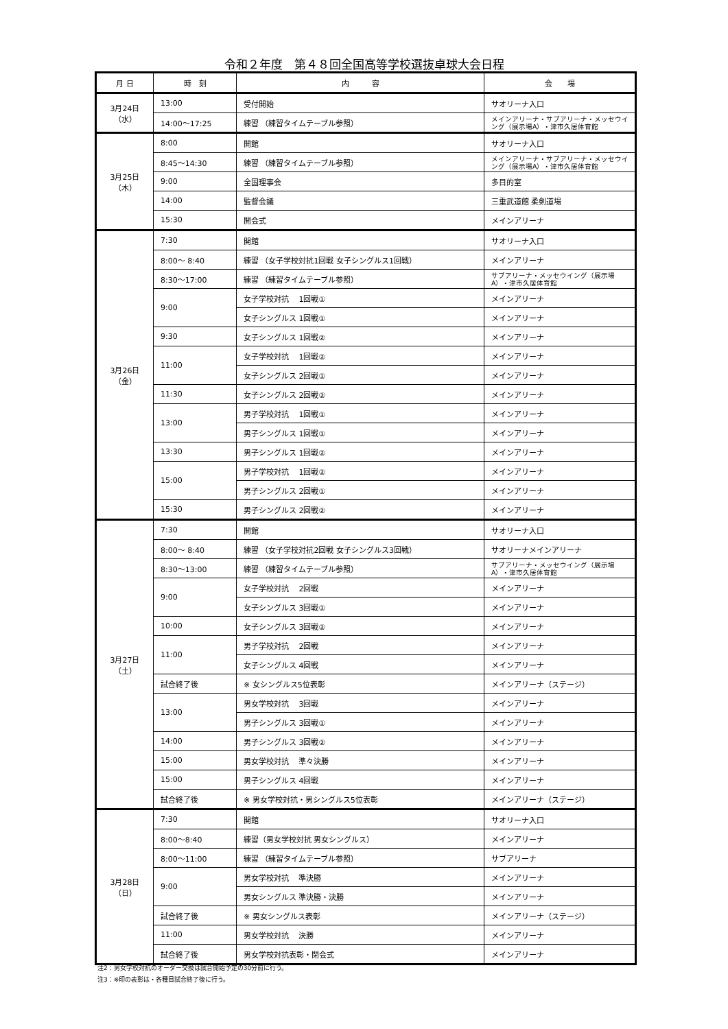令和２年度　第４８回全国高等学校選抜卓球大会日程
| 月 日 | 時 刻 | 内 容 | 会 場 |
| --- | --- | --- | --- |
| 3月24日 （水） | 13:00 | 受付開始 | サオリーナ入口 |
| | 14:00～17:25 | 練習 （練習タイムテーブル参照） | メインアリーナ・サブアリーナ・メッセウイング（展示場A）・津市久居体育館 |
| 3月25日 （木） | 8:00 | 開館 | サオリーナ入口 |
| | 8:45～14:30 | 練習 （練習タイムテーブル参照） | メインアリーナ・サブアリーナ・メッセウイング（展示場A）・津市久居体育館 |
| | 9:00 | 全国理事会 | 多目的室 |
| | 14:00 | 監督会議 | 三重武道館 柔剣道場 |
| | 15:30 | 開会式 | メインアリーナ |
| 3月26日 （金） | 7:30 | 開館 | サオリーナ入口 |
| | 8:00～ 8:40 | 練習 （女子学校対抗1回戦 女子シングルス1回戦） | メインアリーナ |
| | 8:30～17:00 | 練習 （練習タイムテーブル参照） | サブアリーナ・メッセウイング（展示場A）・津市久居体育館 |
| | 9:00 | 女子学校対抗 1回戦① | メインアリーナ |
| | | 女子シングルス 1回戦① | メインアリーナ |
| | 9:30 | 女子シングルス 1回戦② | メインアリーナ |
| | 11:00 | 女子学校対抗 1回戦② | メインアリーナ |
| | | 女子シングルス 2回戦① | メインアリーナ |
| | 11:30 | 女子シングルス 2回戦② | メインアリーナ |
| | 13:00 | 男子学校対抗 1回戦① | メインアリーナ |
| | | 男子シングルス 1回戦① | メインアリーナ |
| | 13:30 | 男子シングルス 1回戦② | メインアリーナ |
| | 15:00 | 男子学校対抗 1回戦② | メインアリーナ |
| | | 男子シングルス 2回戦① | メインアリーナ |
| | 15:30 | 男子シングルス 2回戦② | メインアリーナ |
| 3月27日 （土） | 7:30 | 開館 | サオリーナ入口 |
| | 8:00～ 8:40 | 練習 （女子学校対抗2回戦 女子シングルス3回戦） | サオリーナメインアリーナ |
| | 8:30～13:00 | 練習 （練習タイムテーブル参照） | サブアリーナ・メッセウイング（展示場A）・津市久居体育館 |
| | 9:00 | 女子学校対抗 2回戦 | メインアリーナ |
| | | 女子シングルス 3回戦① | メインアリーナ |
| | 10:00 | 女子シングルス 3回戦② | メインアリーナ |
| | 11:00 | 男子学校対抗 2回戦 | メインアリーナ |
| | | 女子シングルス 4回戦 | メインアリーナ |
| | 試合終了後 | ※ 女シングルス5位表彰 | メインアリーナ（ステージ） |
| | 13:00 | 男女学校対抗 3回戦 | メインアリーナ |
| | | 男子シングルス 3回戦① | メインアリーナ |
| | 14:00 | 男子シングルス 3回戦② | メインアリーナ |
| | 15:00 | 男女学校対抗 準々決勝 | メインアリーナ |
| | 15:00 | 男子シングルス 4回戦 | メインアリーナ |
| | 試合終了後 | ※ 男女学校対抗・男シングルス5位表彰 | メインアリーナ（ステージ） |
| 3月28日 （日） | 7:30 | 開館 | サオリーナ入口 |
| | 8:00～8:40 | 練習（男女学校対抗 男女シングルス） | メインアリーナ |
| | 8:00～11:00 | 練習 （練習タイムテーブル参照） | サブアリーナ |
| | 9:00 | 男女学校対抗 準決勝 | メインアリーナ |
| | | 男女シングルス 準決勝・決勝 | メインアリーナ |
| | 試合終了後 | ※ 男女シングルス表彰 | メインアリーナ（ステージ） |
| | 11:00 | 男女学校対抗 決勝 | メインアリーナ |
| | 試合終了後 | 男女学校対抗表彰・閉会式 | メインアリーナ |
注2：男女学校対抗のオーダー交換は試合開始予定の30分前に行う。
注3：※印の表彰は・各種目試合終了後に行う。